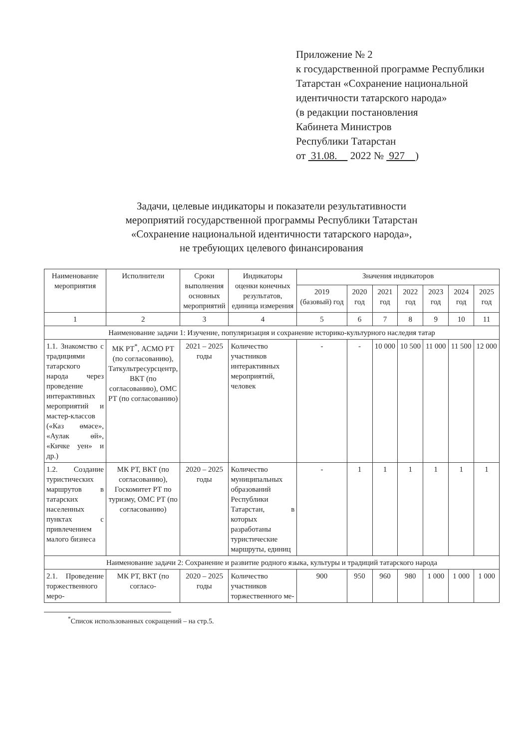Приложение № 2
к государственной программе Республики Татарстан «Сохранение национальной идентичности татарского народа»
(в редакции постановления
Кабинета Министров
Республики Татарстан
от 31.08. 2022 № 927 )
Задачи, целевые индикаторы и показатели результативности
мероприятий государственной программы Республики Татарстан
«Сохранение национальной идентичности татарского народа»,
не требующих целевого финансирования
| Наименование мероприятия | Исполнители | Сроки выполнения основных мероприятий | Индикаторы оценки конечных результатов, единица измерения | Значения индикаторов | | | | | | |
| --- | --- | --- | --- | --- | --- | --- | --- | --- | --- | --- |
| | | | | 2019 (базовый) год | 2020 год | 2021 год | 2022 год | 2023 год | 2024 год | 2025 год |
| 1 | 2 | 3 | 4 | 5 | 6 | 7 | 8 | 9 | 10 | 11 |
| Наименование задачи 1: Изучение, популяризация и сохранение историко-культурного наследия татар | | | | | | | | | | |
| 1.1. Знакомство с традициями татарского народа через проведение интерактивных мероприятий и мастер-классов («Каз өмәсе», «Аулак өй», «Кичке уен» и др.) | МК РТ<sup>*</sup>, АСМО РТ (по согласованию), Таткультресурсцентр, ВКТ (по согласованию), ОМС РТ (по согласованию) | 2021 – 2025 годы | Количество участников интерактивных мероприятий, человек | - | - | 10 000 | 10 500 | 11 000 | 11 500 | 12 000 |
| 1.2. Создание туристических маршрутов в татарских населенных пунктах с привлечением малого бизнеса | МК РТ, ВКТ (по согласованию), Госкомитет РТ по туризму, ОМС РТ (по согласованию) | 2020 – 2025 годы | Количество муниципальных образований Республики Татарстан, в которых разработаны туристические маршруты, единиц | - | 1 | 1 | 1 | 1 | 1 | 1 |
| Наименование задачи 2: Сохранение и развитие родного языка, культуры и традиций татарского народа | | | | | | | | | | |
| 2.1. Проведение торжественного меро- | МК РТ, ВКТ (по согласо- | 2020 – 2025 годы | Количество участников торжественного ме- | 900 | 950 | 960 | 980 | 1 000 | 1 000 | 1 000 |
<sup>*</sup> Список использованных сокращений – на стр.5.